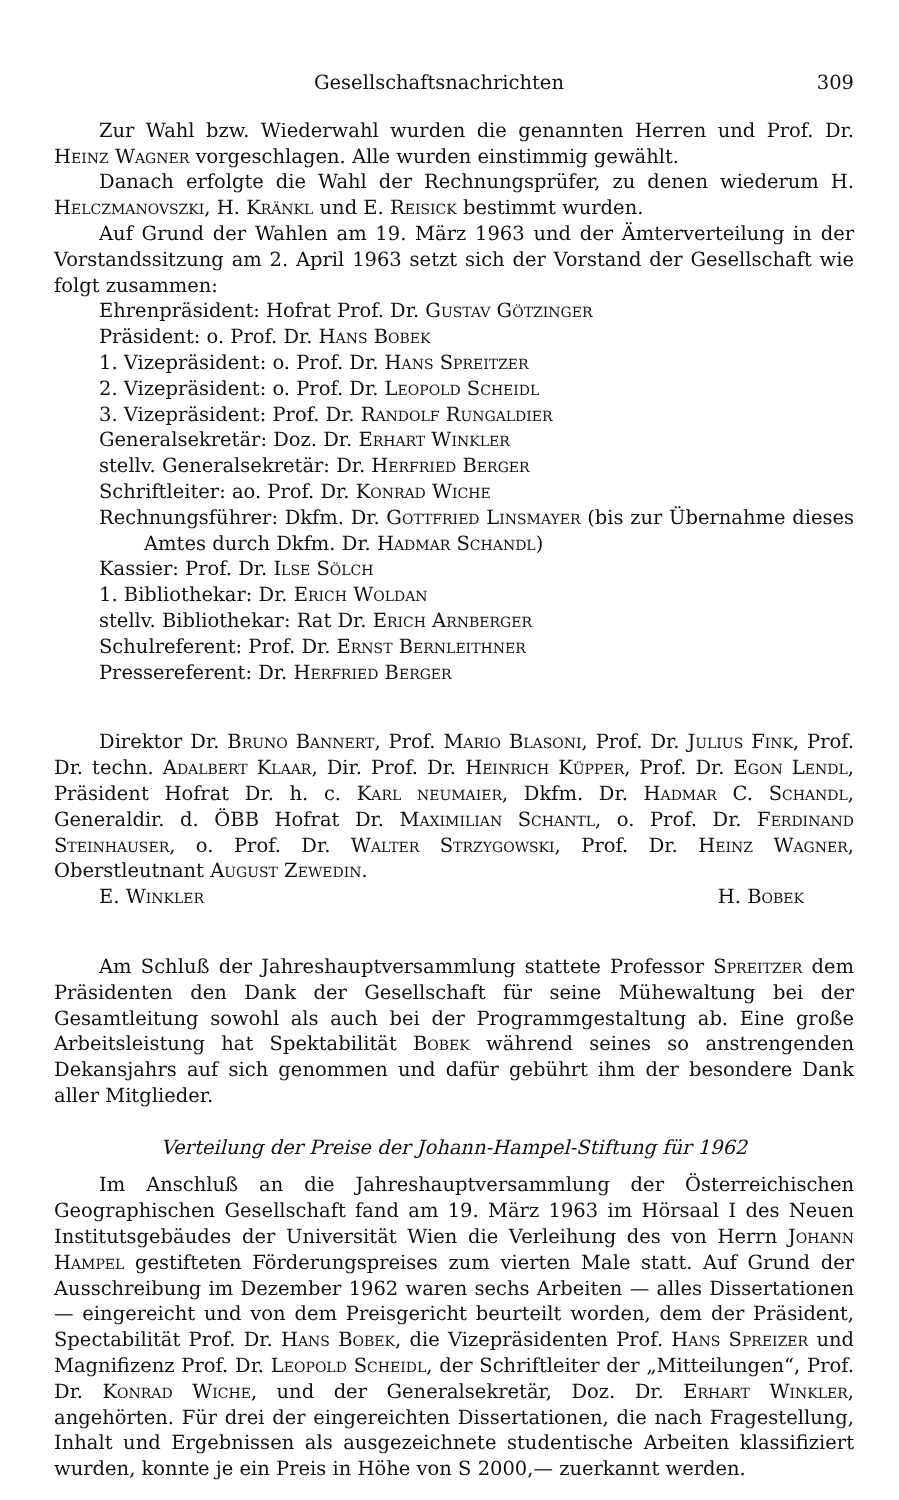Gesellschaftsnachrichten 309
Zur Wahl bzw. Wiederwahl wurden die genannten Herren und Prof. Dr. Heinz Wagner vorgeschlagen. Alle wurden einstimmig gewählt.
Danach erfolgte die Wahl der Rechnungsprüfer, zu denen wiederum H. Helczmanovszki, H. Kränkl und E. Reisick bestimmt wurden.
Auf Grund der Wahlen am 19. März 1963 und der Ämterverteilung in der Vorstandssitzung am 2. April 1963 setzt sich der Vorstand der Gesellschaft wie folgt zusammen:
Ehrenpräsident: Hofrat Prof. Dr. Gustav Götzinger
Präsident: o. Prof. Dr. Hans Bobek
1. Vizepräsident: o. Prof. Dr. Hans Spreitzer
2. Vizepräsident: o. Prof. Dr. Leopold Scheidl
3. Vizepräsident: Prof. Dr. Randolf Rungaldier
Generalsekretär: Doz. Dr. Erhart Winkler
stellv. Generalsekretär: Dr. Herfried Berger
Schriftleiter: ao. Prof. Dr. Konrad Wiche
Rechnungsführer: Dkfm. Dr. Gottfried Linsmayer (bis zur Übernahme dieses Amtes durch Dkfm. Dr. Hadmar Schandl)
Kassier: Prof. Dr. Ilse Sölch
1. Bibliothekar: Dr. Erich Woldan
stellv. Bibliothekar: Rat Dr. Erich Arnberger
Schulreferent: Prof. Dr. Ernst Bernleithner
Pressereferent: Dr. Herfried Berger
Direktor Dr. Bruno Bannert, Prof. Mario Blasoni, Prof. Dr. Julius Fink, Prof. Dr. techn. Adalbert Klaar, Dir. Prof. Dr. Heinrich Küpper, Prof. Dr. Egon Lendl, Präsident Hofrat Dr. h. c. Karl neumaier, Dkfm. Dr. Hadmar C. Schandl, Generaldir. d. ÖBB Hofrat Dr. Maximilian Schantl, o. Prof. Dr. Ferdinand Steinhauser, o. Prof. Dr. Walter Strzygowski, Prof. Dr. Heinz Wagner, Oberstleutnant August Zewedin.
E. Winkler H. Bobek
Am Schluß der Jahreshauptversammlung stattete Professor Spreitzer dem Präsidenten den Dank der Gesellschaft für seine Mühewaltung bei der Gesamtleitung sowohl als auch bei der Programmgestaltung ab. Eine große Arbeitsleistung hat Spektabilität Bobek während seines so anstrengenden Dekansjahrs auf sich genommen und dafür gebührt ihm der besondere Dank aller Mitglieder.
Verteilung der Preise der Johann-Hampel-Stiftung für 1962
Im Anschluß an die Jahreshauptversammlung der Österreichischen Geographischen Gesellschaft fand am 19. März 1963 im Hörsaal I des Neuen Institutsgebäudes der Universität Wien die Verleihung des von Herrn Johann Hampel gestifteten Förderungspreises zum vierten Male statt. Auf Grund der Ausschreibung im Dezember 1962 waren sechs Arbeiten — alles Dissertationen — eingereicht und von dem Preisgericht beurteilt worden, dem der Präsident, Spectabilität Prof. Dr. Hans Bobek, die Vizepräsidenten Prof. Hans Spreizer und Magnifizenz Prof. Dr. Leopold Scheidl, der Schriftleiter der „Mitteilungen“, Prof. Dr. Konrad Wiche, und der Generalsekretär, Doz. Dr. Erhart Winkler, angehörten. Für drei der eingereichten Dissertationen, die nach Fragestellung, Inhalt und Ergebnissen als ausgezeichnete studentische Arbeiten klassifiziert wurden, konnte je ein Preis in Höhe von S 2000,— zuerkannt werden.